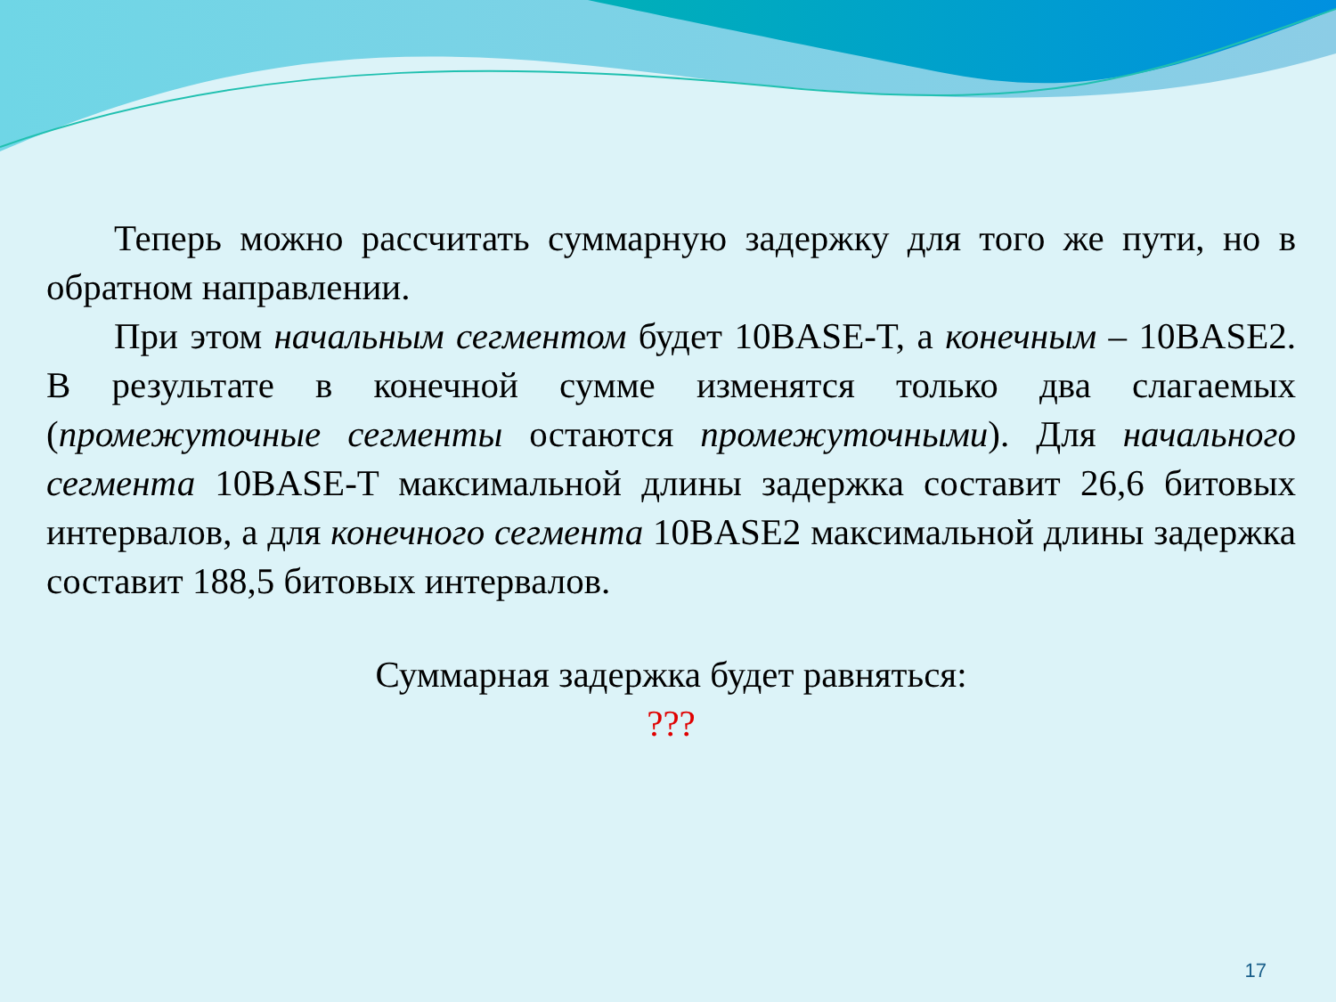Теперь можно рассчитать суммарную задержку для того же пути, но в обратном направлении.
При этом начальным сегментом будет 10BASE-T, а конечным – 10BASE2. В результате в конечной сумме изменятся только два слагаемых (промежуточные сегменты остаются промежуточными). Для начального сегмента 10BASE-T максимальной длины задержка составит 26,6 битовых интервалов, а для конечного сегмента 10BASE2 максимальной длины задержка составит 188,5 битовых интервалов.
Суммарная задержка будет равняться:
???
17